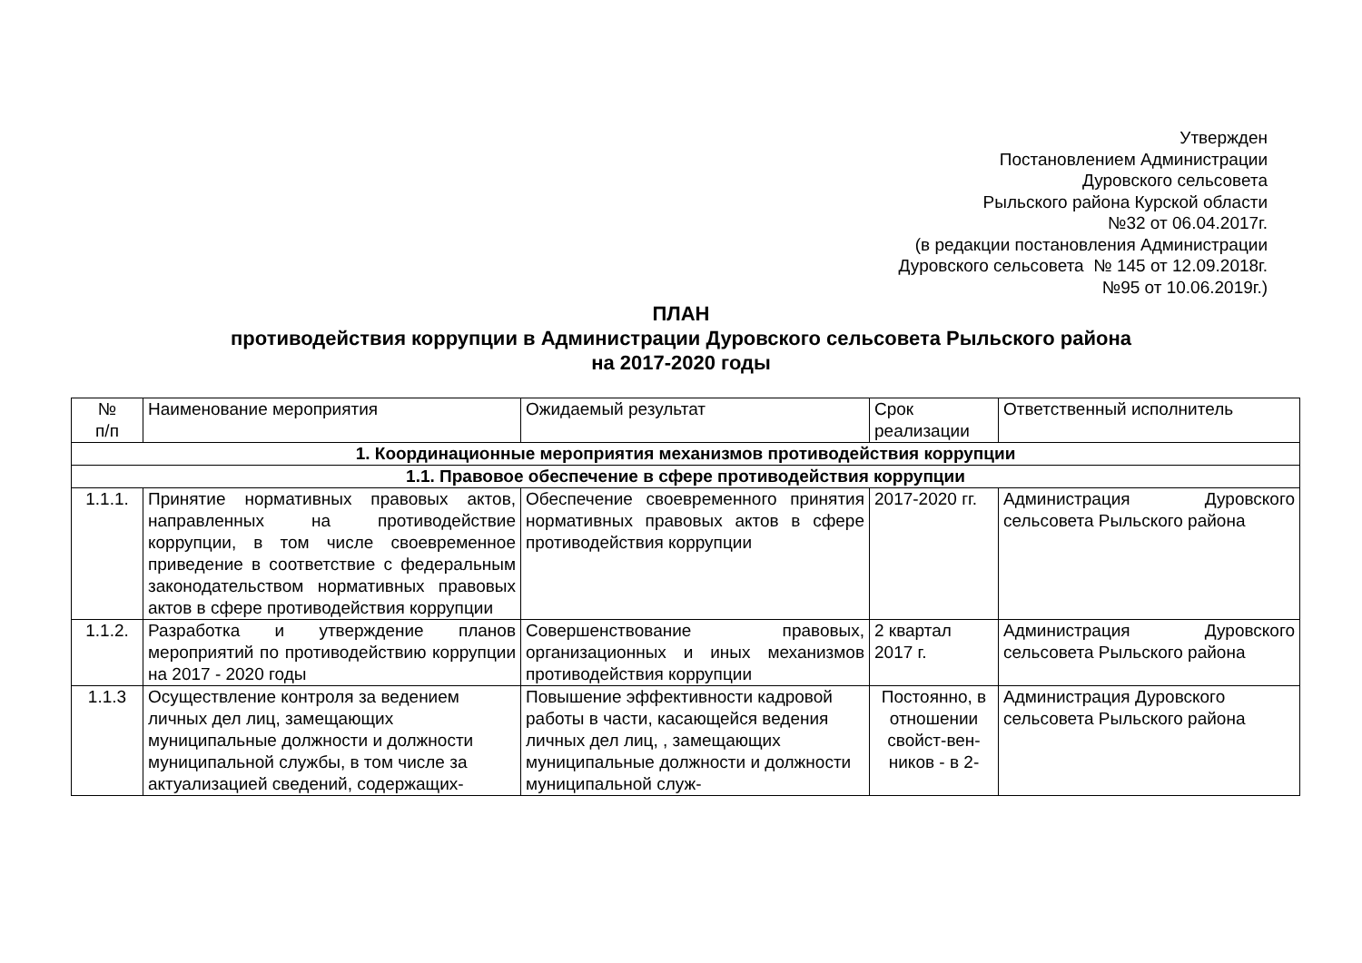Утвержден
Постановлением Администрации
Дуровского сельсовета
Рыльского района Курской области
№32 от 06.04.2017г.
(в редакции постановления Администрации
Дуровского сельсовета № 145 от 12.09.2018г.
№95 от 10.06.2019г.)
ПЛАН
противодействия коррупции в Администрации Дуровского сельсовета Рыльского района
на 2017-2020 годы
| № п/п | Наименование мероприятия | Ожидаемый результат | Срок реализации | Ответственный исполнитель |
| --- | --- | --- | --- | --- |
| 1. Координационные мероприятия механизмов противодействия коррупции | | | | |
| 1.1. Правовое обеспечение в сфере противодействия коррупции | | | | |
| 1.1.1. | Принятие нормативных правовых актов, направленных на противодействие коррупции, в том числе своевременное приведение в соответствие с федеральным законодательством нормативных правовых актов в сфере противодействия коррупции | Обеспечение своевременного принятия нормативных правовых актов в сфере противодействия коррупции | 2017-2020 гг. | Администрация Дуровского сельсовета Рыльского района |
| 1.1.2. | Разработка и утверждение планов мероприятий по противодействию коррупции на 2017 - 2020 годы | Совершенствование правовых, организационных и иных механизмов противодействия коррупции | 2 квартал 2017 г. | Администрация Дуровского сельсовета Рыльского района |
| 1.1.3 | Осуществление контроля за ведением личных дел лиц, замещающих муниципальные должности и должности муниципальной службы, в том числе за актуализацией сведений, содержащих- | Повышение эффективности кадровой работы в части, касающейся ведения личных дел лиц, , замещающих муниципальные должности и должности муниципальной служ- | Постоянно, в отношении свойст-вен-ников - в 2- | Администрация Дуровского сельсовета Рыльского района |